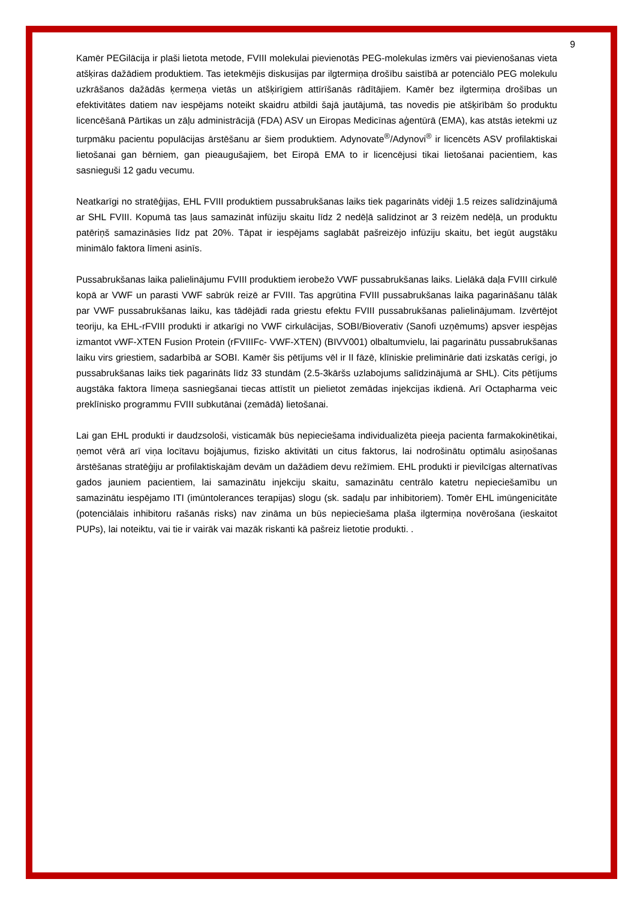9
Kamēr PEGilācija ir plaši lietota metode, FVIII molekulai pievienotās PEG-molekulas izmērs vai pievienošanas vieta atšķiras dažādiem produktiem. Tas ietekmējis diskusijas par ilgtermiņa drošību saistībā ar potenciālo PEG molekulu uzkrāšanos dažādās ķermeņa vietās un atšķirīgiem attīrīšanās rādītājiem. Kamēr bez ilgtermiņa drošības un efektivitātes datiem nav iespējams noteikt skaidru atbildi šajā jautājumā, tas novedis pie atšķirībām šo produktu licencēšanā Pārtikas un zāļu administrācijā (FDA) ASV un Eiropas Medicīnas aģentūrā (EMA), kas atstās ietekmi uz turpmāku pacientu populācijas ārstēšanu ar šiem produktiem. Adynovate<sup>®</sup>/Adynovi<sup>®</sup> ir licencēts ASV profilaktiskai lietošanai gan bērniem, gan pieaugušajiem, bet Eiropā EMA to ir licencējusi tikai lietošanai pacientiem, kas sasnieguši 12 gadu vecumu.
Neatkarīgi no stratēģijas, EHL FVIII produktiem pussabrukšanas laiks tiek pagarināts vidēji 1.5 reizes salīdzinājumā ar SHL FVIII. Kopumā tas ļaus samazināt infūziju skaitu līdz 2 nedēļā salīdzinot ar 3 reizēm nedēļā, un produktu patēriņš samazināsies līdz pat 20%. Tāpat ir iespējams saglabāt pašreizējo infūziju skaitu, bet iegūt augstāku minimālo faktora līmeni asinīs.
Pussabrukšanas laika palielinājumu FVIII produktiem ierobežo VWF pussabrukšanas laiks. Lielākā daļa FVIII cirkulē kopā ar VWF un parasti VWF sabrūk reizē ar FVIII. Tas apgrūtina FVIII pussabrukšanas laika pagarināšanu tālāk par VWF pussabrukšanas laiku, kas tādējādi rada griestu efektu FVIII pussabrukšanas palielinājumam. Izvērtējot teoriju, ka EHL-rFVIII produkti ir atkarīgi no VWF cirkulācijas, SOBI/Bioverativ (Sanofi uzņēmums) apsver iespējas izmantot vWF-XTEN Fusion Protein (rFVIIIFc- VWF-XTEN) (BIVV001) olbaltumvielu, lai pagarinātu pussabrukšanas laiku virs griestiem, sadarbībā ar SOBI. Kamēr šis pētījums vēl ir II fāzē, klīniskie preliminārie dati izskatās cerīgi, jo pussabrukšanas laiks tiek pagarināts līdz 33 stundām (2.5-3kāršs uzlabojums salīdzinājumā ar SHL). Cits pētījums augstāka faktora līmeņa sasniegšanai tiecas attīstīt un pielietot zemādas injekcijas ikdienā. Arī Octapharma veic preklīnisko programmu FVIII subkutānai (zemādā) lietošanai.
Lai gan EHL produkti ir daudzsološi, visticamāk būs nepieciešama individualizēta pieeja pacienta farmakokinētikai, ņemot vērā arī viņa locītavu bojājumus, fizisko aktivitāti un citus faktorus, lai nodrošinātu optimālu asiņošanas ārstēšanas stratēģiju ar profilaktiskajām devām un dažādiem devu režīmiem. EHL produkti ir pievilcīgas alternatīvas gados jauniem pacientiem, lai samazinātu injekciju skaitu, samazinātu centrālo katetru nepieciešamību un samazinātu iespējamo ITI (imūntolerances terapijas) slogu (sk. sadaļu par inhibitoriem). Tomēr EHL imūngenicitāte (potenciālais inhibitoru rašanās risks) nav zināma un būs nepieciešama plaša ilgtermiņa novērošana (ieskaitot PUPs), lai noteiktu, vai tie ir vairāk vai mazāk riskanti kā pašreiz lietotie produkti. .